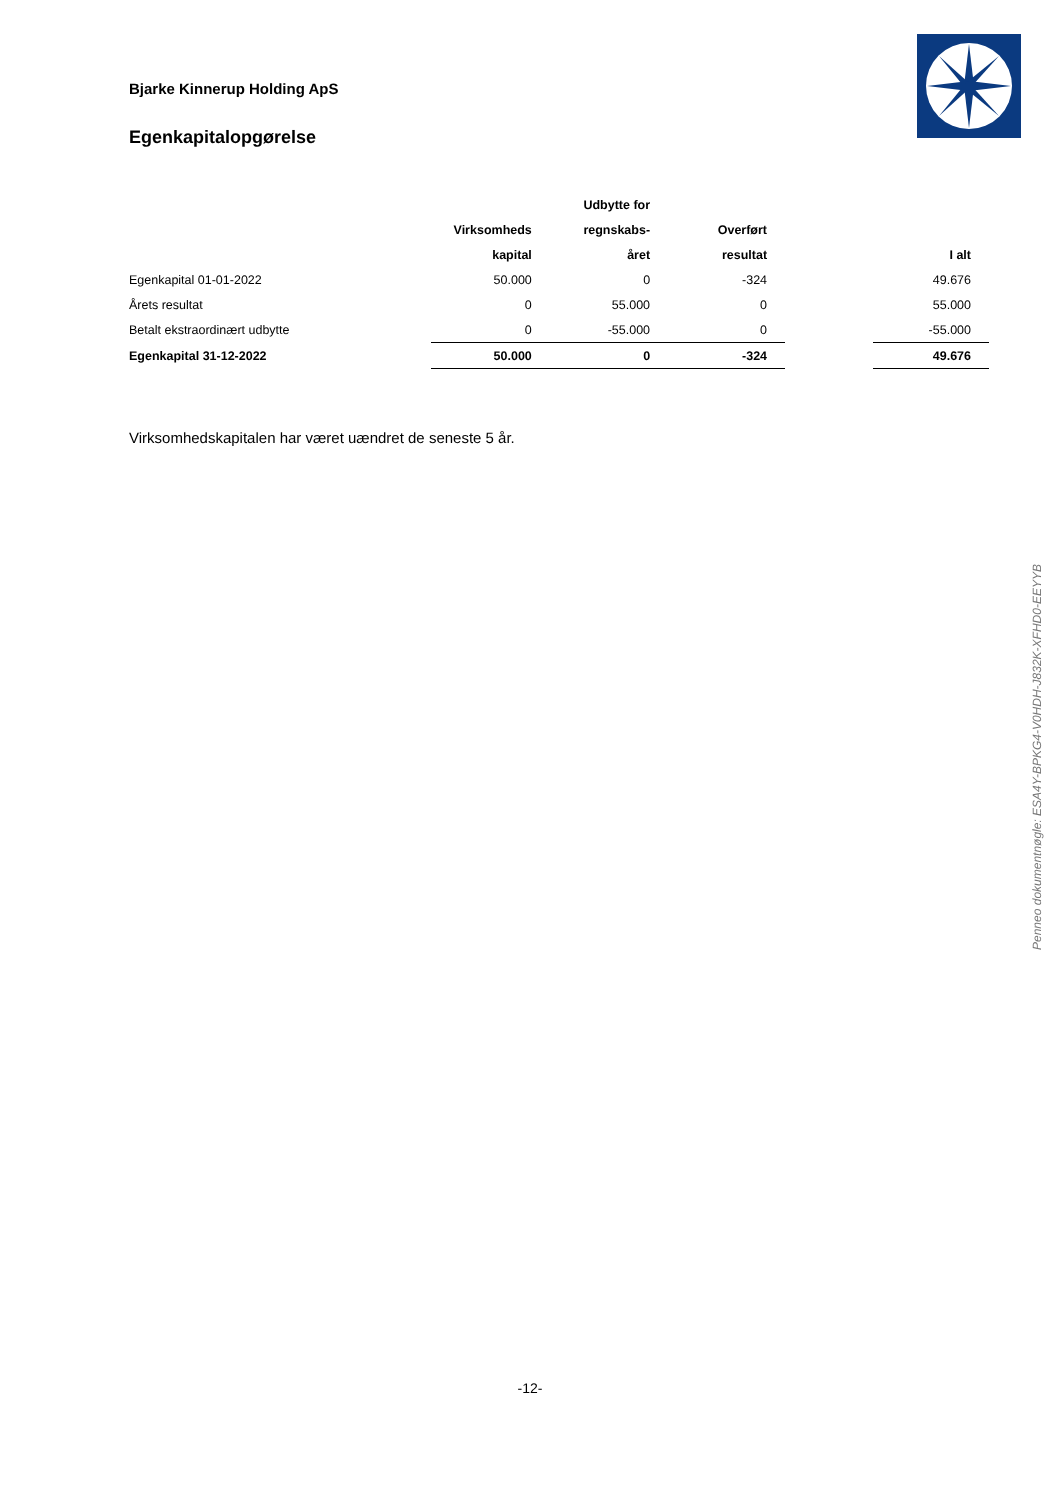Bjarke Kinnerup Holding ApS
Egenkapitalopgørelse
| | | Udbytte for | | | |
| --- | --- | --- | --- | --- | --- |
| | Virksomheds | regnskabs- | Overført | | |
| | kapital | året | resultat | | I alt |
| Egenkapital 01-01-2022 | 50.000 | 0 | -324 | | 49.676 |
| Årets resultat | 0 | 55.000 | 0 | | 55.000 |
| Betalt ekstraordinært udbytte | 0 | -55.000 | 0 | | -55.000 |
| Egenkapital 31-12-2022 | 50.000 | 0 | -324 | | 49.676 |
Virksomhedskapitalen har været uændret de seneste 5 år.
Penneo dokumentnøgle: ESA4Y-BPKG4-V0HDH-J832K-XFHD0-EEYYB
-12-